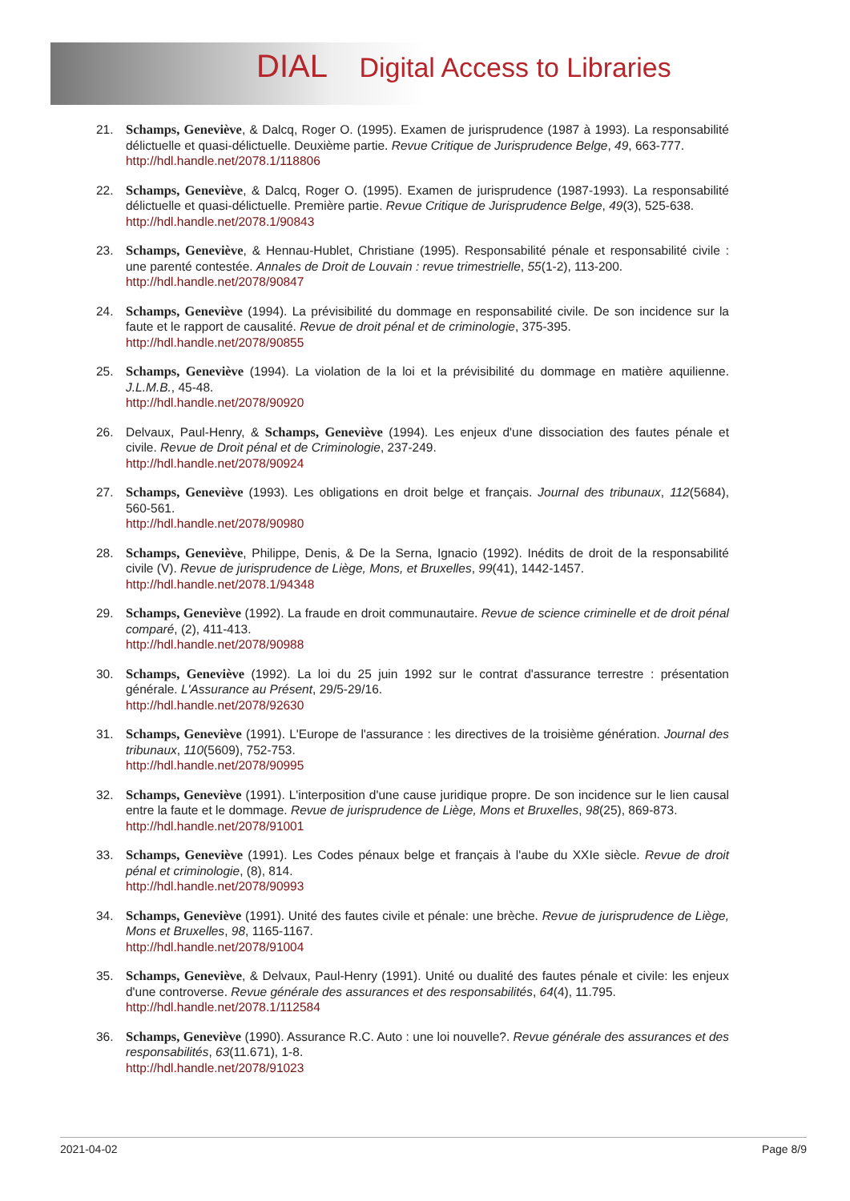DIAL Digital Access to Libraries
21. Schamps, Geneviève, & Dalcq, Roger O. (1995). Examen de jurisprudence (1987 à 1993). La responsabilité délictuelle et quasi-délictuelle. Deuxième partie. Revue Critique de Jurisprudence Belge, 49, 663-777.
http://hdl.handle.net/2078.1/118806
22. Schamps, Geneviève, & Dalcq, Roger O. (1995). Examen de jurisprudence (1987-1993). La responsabilité délictuelle et quasi-délictuelle. Première partie. Revue Critique de Jurisprudence Belge, 49(3), 525-638.
http://hdl.handle.net/2078.1/90843
23. Schamps, Geneviève, & Hennau-Hublet, Christiane (1995). Responsabilité pénale et responsabilité civile : une parenté contestée. Annales de Droit de Louvain : revue trimestrielle, 55(1-2), 113-200.
http://hdl.handle.net/2078/90847
24. Schamps, Geneviève (1994). La prévisibilité du dommage en responsabilité civile. De son incidence sur la faute et le rapport de causalité. Revue de droit pénal et de criminologie, 375-395.
http://hdl.handle.net/2078/90855
25. Schamps, Geneviève (1994). La violation de la loi et la prévisibilité du dommage en matière aquilienne. J.L.M.B., 45-48.
http://hdl.handle.net/2078/90920
26. Delvaux, Paul-Henry, & Schamps, Geneviève (1994). Les enjeux d'une dissociation des fautes pénale et civile. Revue de Droit pénal et de Criminologie, 237-249.
http://hdl.handle.net/2078/90924
27. Schamps, Geneviève (1993). Les obligations en droit belge et français. Journal des tribunaux, 112(5684), 560-561.
http://hdl.handle.net/2078/90980
28. Schamps, Geneviève, Philippe, Denis, & De la Serna, Ignacio (1992). Inédits de droit de la responsabilité civile (V). Revue de jurisprudence de Liège, Mons, et Bruxelles, 99(41), 1442-1457.
http://hdl.handle.net/2078.1/94348
29. Schamps, Geneviève (1992). La fraude en droit communautaire. Revue de science criminelle et de droit pénal comparé, (2), 411-413.
http://hdl.handle.net/2078/90988
30. Schamps, Geneviève (1992). La loi du 25 juin 1992 sur le contrat d'assurance terrestre : présentation générale. L'Assurance au Présent, 29/5-29/16.
http://hdl.handle.net/2078/92630
31. Schamps, Geneviève (1991). L'Europe de l'assurance : les directives de la troisième génération. Journal des tribunaux, 110(5609), 752-753.
http://hdl.handle.net/2078/90995
32. Schamps, Geneviève (1991). L'interposition d'une cause juridique propre. De son incidence sur le lien causal entre la faute et le dommage. Revue de jurisprudence de Liège, Mons et Bruxelles, 98(25), 869-873.
http://hdl.handle.net/2078/91001
33. Schamps, Geneviève (1991). Les Codes pénaux belge et français à l'aube du XXIe siècle. Revue de droit pénal et criminologie, (8), 814.
http://hdl.handle.net/2078/90993
34. Schamps, Geneviève (1991). Unité des fautes civile et pénale: une brèche. Revue de jurisprudence de Liège, Mons et Bruxelles, 98, 1165-1167.
http://hdl.handle.net/2078/91004
35. Schamps, Geneviève, & Delvaux, Paul-Henry (1991). Unité ou dualité des fautes pénale et civile: les enjeux d'une controverse. Revue générale des assurances et des responsabilités, 64(4), 11.795.
http://hdl.handle.net/2078.1/112584
36. Schamps, Geneviève (1990). Assurance R.C. Auto : une loi nouvelle?. Revue générale des assurances et des responsabilités, 63(11.671), 1-8.
http://hdl.handle.net/2078/91023
2021-04-02 Page 8/9